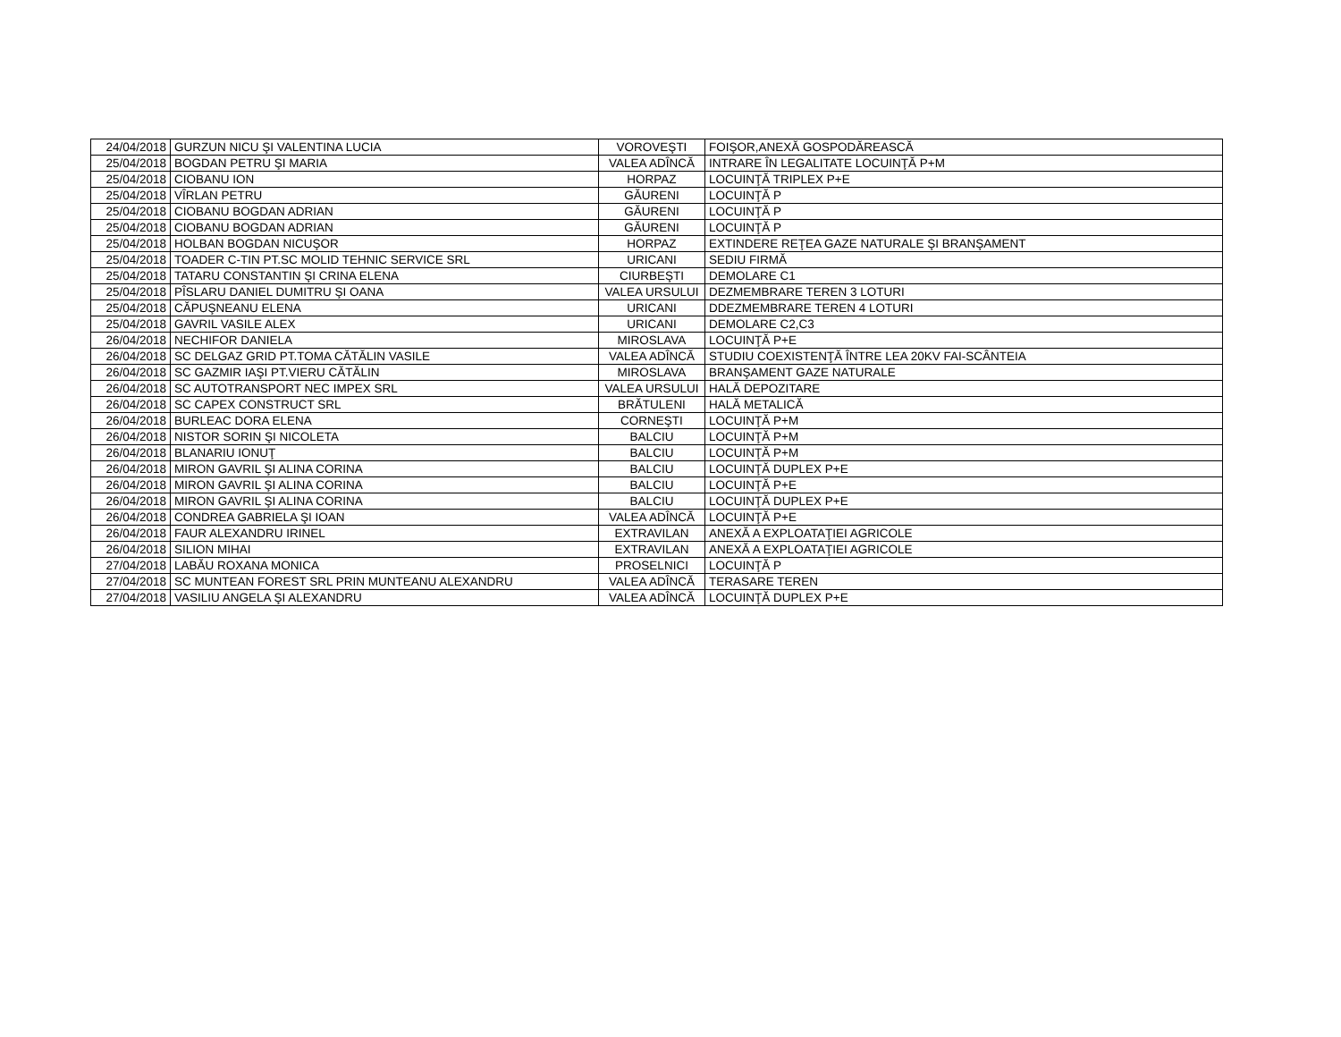| 24/04/2018 | GURZUN NICU ŞI VALENTINA LUCIA | VOROVEŞTI | FOIŞOR,ANEXĂ GOSPODĂREASCĂ |
| 25/04/2018 | BOGDAN PETRU ŞI MARIA | VALEA ADÎNCĂ | INTRARE ÎN LEGALITATE LOCUINŢĂ P+M |
| 25/04/2018 | CIOBANU ION | HORPAZ | LOCUINŢĂ TRIPLEX P+E |
| 25/04/2018 | VÎRLAN PETRU | GĂURENI | LOCUINŢĂ P |
| 25/04/2018 | CIOBANU BOGDAN ADRIAN | GĂURENI | LOCUINŢĂ P |
| 25/04/2018 | CIOBANU BOGDAN ADRIAN | GĂURENI | LOCUINŢĂ P |
| 25/04/2018 | HOLBAN BOGDAN NICUŞOR | HORPAZ | EXTINDERE REŢEA GAZE NATURALE ŞI BRANŞAMENT |
| 25/04/2018 | TOADER C-TIN PT.SC MOLID TEHNIC SERVICE SRL | URICANI | SEDIU FIRMĂ |
| 25/04/2018 | TATARU CONSTANTIN ŞI CRINA ELENA | CIURBEŞTI | DEMOLARE C1 |
| 25/04/2018 | PÎSLARU DANIEL DUMITRU ŞI OANA | VALEA URSULUI | DEZMEMBRARE TEREN 3 LOTURI |
| 25/04/2018 | CĂPUŞNEANU ELENA | URICANI | DDEZMEMBRARE TEREN 4 LOTURI |
| 25/04/2018 | GAVRIL VASILE ALEX | URICANI | DEMOLARE C2,C3 |
| 26/04/2018 | NECHIFOR DANIELA | MIROSLAVA | LOCUINŢĂ P+E |
| 26/04/2018 | SC DELGAZ GRID PT.TOMA CĂTĂLIN VASILE | VALEA ADÎNCĂ | STUDIU COEXISTENŢĂ ÎNTRE LEA 20KV FAI-SCÂNTEIA |
| 26/04/2018 | SC GAZMIR IAŞI PT.VIERU CĂTĂLIN | MIROSLAVA | BRANŞAMENT GAZE NATURALE |
| 26/04/2018 | SC AUTOTRANSPORT NEC IMPEX SRL | VALEA URSULUI | HALĂ DEPOZITARE |
| 26/04/2018 | SC CAPEX CONSTRUCT SRL | BRĂTULENI | HALĂ METALICĂ |
| 26/04/2018 | BURLEAC DORA ELENA | CORNEŞTI | LOCUINŢĂ P+M |
| 26/04/2018 | NISTOR SORIN ŞI NICOLETA | BALCIU | LOCUINŢĂ P+M |
| 26/04/2018 | BLANARIU IONUŢ | BALCIU | LOCUINŢĂ P+M |
| 26/04/2018 | MIRON GAVRIL ŞI ALINA CORINA | BALCIU | LOCUINŢĂ DUPLEX P+E |
| 26/04/2018 | MIRON GAVRIL ŞI ALINA CORINA | BALCIU | LOCUINŢĂ P+E |
| 26/04/2018 | MIRON GAVRIL ŞI ALINA CORINA | BALCIU | LOCUINŢĂ DUPLEX P+E |
| 26/04/2018 | CONDREA GABRIELA ŞI IOAN | VALEA ADÎNCĂ | LOCUINŢĂ P+E |
| 26/04/2018 | FAUR ALEXANDRU IRINEL | EXTRAVILAN | ANEXĂ A EXPLOATAŢIEI AGRICOLE |
| 26/04/2018 | SILION MIHAI | EXTRAVILAN | ANEXĂ A EXPLOATAŢIEI AGRICOLE |
| 27/04/2018 | LABĂU ROXANA MONICA | PROSELNICI | LOCUINŢĂ P |
| 27/04/2018 | SC MUNTEAN FOREST SRL PRIN MUNTEANU ALEXANDRU | VALEA ADÎNCĂ | TERASARE TEREN |
| 27/04/2018 | VASILIU ANGELA ŞI ALEXANDRU | VALEA ADÎNCĂ | LOCUINŢĂ DUPLEX P+E |